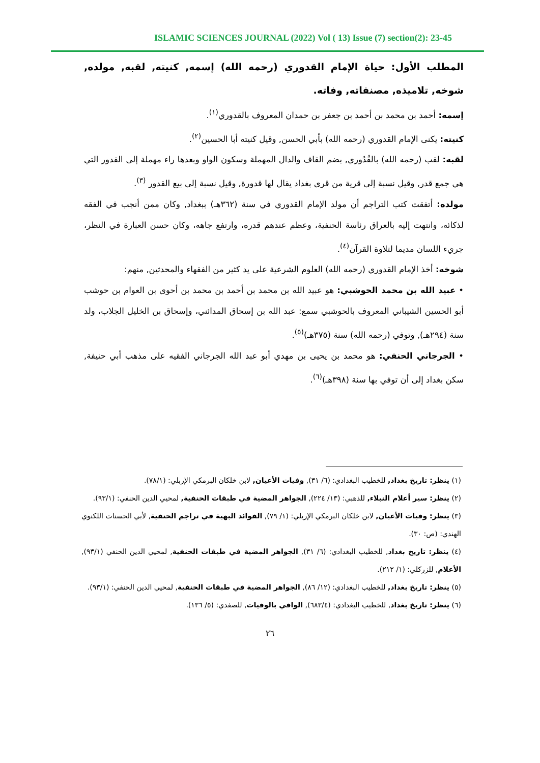ISLAMIC SCIENCES JOURNAL (2022) Vol ( 13) Issue (7) section(2): 23-45
المطلب الأول: حياة الإمام القدوري (رحمه الله) إسمه, كنيته, لقبه, مولده, شوخه, تلاميذه, مصنفاته, وفاته.
إسمه: أحمد بن محمد بن أحمد بن جعفر بن حمدان المعروف بالقدوري<sup>(١)</sup>.
كنيته: يكنى الإمام القدوري (رحمه الله) بأبي الحسن, وقيل كنيته أبا الحسين<sup>(٢)</sup>.
لقبه: لقب (رحمه الله) بالقُدُوري, بضم القاف والدال المهملة وسكون الواو وبعدها راء مهملة إلى القدور التي هي جمع قدر, وقيل نسبة إلى قرية من قرى بغداد يقال لها قدورة, وقيل نسبة إلى بيع القدور <sup>(٣)</sup>.
مولده: أتفقت كتب التراجم أن مولد الإمام القدوري في سنة (٣٦٢هـ) ببغداد, وكان ممن أنجب في الفقه لذكائه، وانتهت إليه بالعراق رئاسة الحنفية، وعظم عندهم قدره، وارتفع جاهه، وكان حسن العبارة في النظر، جريء اللسان مديما لتلاوة القرآن<sup>(٤)</sup>.
شوخه: أخذ الإمام القدوري (رحمه الله) العلوم الشرعية على يد كثير من الفقهاء والمحدثين, منهم:
• عبيد الله بن محمد الحوشبي: هو عبيد الله بن محمد بن أحمد بن محمد بن أحوى بن العوام بن حوشب أبو الحسين الشيباني المعروف بالحوشبي سمع: عبد الله بن إسحاق المدائني، وإسحاق بن الخليل الجلاب، ولد سنة (٢٩٤هـ), وتوفي (رحمه الله) سنة (٣٧٥هـ)<sup>(٥)</sup>.
• الجرجاني الحنفي: هو محمد بن يحيى بن مهدي أبو عبد الله الجرجاني الفقيه على مذهب أبي حنيفة, سكن بغداد إلى أن توفي بها سنة (٣٩٨هـ)<sup>(٦)</sup>.
(١) ينظر: تاريخ بغداد, للخطيب البغدادي: (٦/ ٣١), وفيات الأعيان, لابن خلكان البرمكي الإربلي: (٧٨/١).
(٢) ينظر: سير أعلام النبلاء, للذهبي: (١٣/ ٢٢٤), الجواهر المضية في طبقات الحنفية, لمحيي الدين الحنفي: (٩٣/١).
(٣) ينظر: وفيات الأعيان, لابن خلكان البرمكي الإربلي: (١/ ٧٩), الفوائد البهية في تراجم الحنفية, لأبي الحسنات اللكنوي الهندي: (ص: ٣٠).
(٤) ينظر: تاريخ بغداد, للخطيب البغدادي: (٦/ ٣١), الجواهر المضية في طبقات الحنفية, لمحيي الدين الحنفي (٩٣/١), الأعلام, للزركلي: (١/ ٢١٢).
(٥) ينظر: تاريخ بغداد, للخطيب البغدادي: (١٢/ ٨٦), الجواهر المضية في طبقات الحنفية, لمحيي الدين الحنفي: (٩٣/١).
(٦) ينظر: تاريخ بغداد, للخطيب البغدادي: (٦٨٣/٤), الوافي بالوفيات, للصفدي: (٥/ ١٣٦).
٢٦